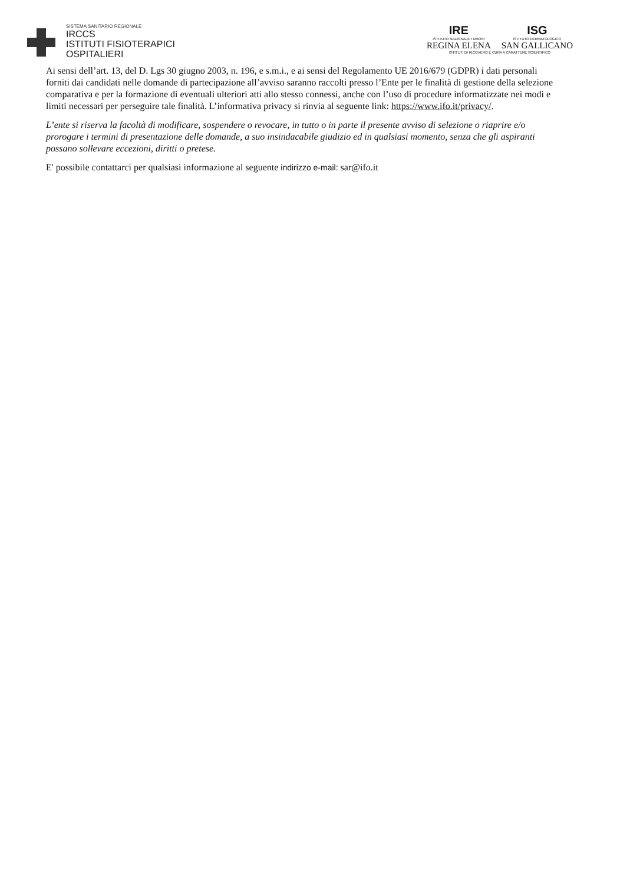SISTEMA SANITARIO REGIONALE
IRCCS
ISTITUTI FISIOTERAPICI
OSPITALIERI
IRE
ISTITUTO NAZIONALE TUMORI
REGINA ELENA
ISG
ISTITUTO DERMATOLOGICO
SAN GALLICANO
ISTITUTI DI RICOVERO E CURA A CARATTERE SCIENTIFICO
Ai sensi dell’art. 13, del D. Lgs 30 giugno 2003, n. 196, e s.m.i., e ai sensi del Regolamento UE 2016/679 (GDPR) i dati personali forniti dai candidati nelle domande di partecipazione all’avviso saranno raccolti presso l’Ente per le finalità di gestione della selezione comparativa e per la formazione di eventuali ulteriori atti allo stesso connessi, anche con l’uso di procedure informatizzate nei modi e limiti necessari per perseguire tale finalità. L’informativa privacy si rinvia al seguente link: https://www.ifo.it/privacy/.
L’ente si riserva la facoltà di modificare, sospendere o revocare, in tutto o in parte il presente avviso di selezione o riaprire e/o prorogare i termini di presentazione delle domande, a suo insindacabile giudizio ed in qualsiasi momento, senza che gli aspiranti possano sollevare eccezioni, diritti o pretese.
E' possibile contattarci per qualsiasi informazione al seguente indirizzo e-mail: sar@ifo.it